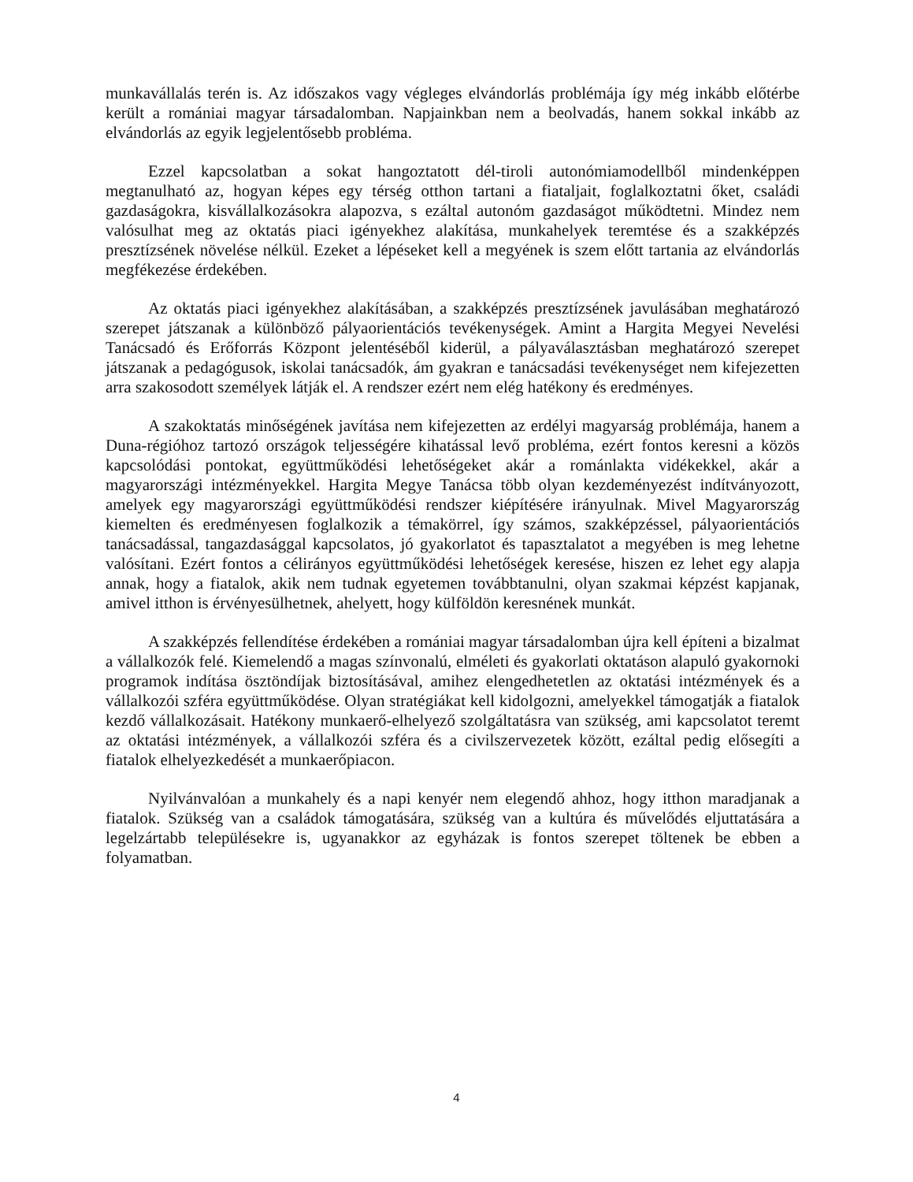munkavállalás terén is. Az időszakos vagy végleges elvándorlás problémája így még inkább előtérbe került a romániai magyar társadalomban. Napjainkban nem a beolvadás, hanem sokkal inkább az elvándorlás az egyik legjelentősebb probléma.
Ezzel kapcsolatban a sokat hangoztatott dél-tiroli autonómiamodellből mindenképpen megtanulható az, hogyan képes egy térség otthon tartani a fiataljait, foglalkoztatni őket, családi gazdaságokra, kisvállalkozásokra alapozva, s ezáltal autonóm gazdaságot működtetni. Mindez nem valósulhat meg az oktatás piaci igényekhez alakítása, munkahelyek teremtése és a szakképzés presztízsének növelése nélkül. Ezeket a lépéseket kell a megyének is szem előtt tartania az elvándorlás megfékezése érdekében.
Az oktatás piaci igényekhez alakításában, a szakképzés presztízsének javulásában meghatározó szerepet játszanak a különböző pályaorientációs tevékenységek. Amint a Hargita Megyei Nevelési Tanácsadó és Erőforrás Központ jelentéséből kiderül, a pályaválasztásban meghatározó szerepet játszanak a pedagógusok, iskolai tanácsadók, ám gyakran e tanácsadási tevékenységet nem kifejezetten arra szakosodott személyek látják el. A rendszer ezért nem elég hatékony és eredményes.
A szakoktatás minőségének javítása nem kifejezetten az erdélyi magyarság problémája, hanem a Duna-régióhoz tartozó országok teljességére kihatással levő probléma, ezért fontos keresni a közös kapcsolódási pontokat, együttműködési lehetőségeket akár a románlakta vidékekkel, akár a magyarországi intézményekkel. Hargita Megye Tanácsa több olyan kezdeményezést indítványozott, amelyek egy magyarországi együttműködési rendszer kiépítésére irányulnak. Mivel Magyarország kiemelten és eredményesen foglalkozik a témakörrel, így számos, szakképzéssel, pályaorientációs tanácsadással, tangazdasággal kapcsolatos, jó gyakorlatot és tapasztalatot a megyében is meg lehetne valósítani. Ezért fontos a célirányos együttműködési lehetőségek keresése, hiszen ez lehet egy alapja annak, hogy a fiatalok, akik nem tudnak egyetemen továbbtanulni, olyan szakmai képzést kapjanak, amivel itthon is érvényesülhetnek, ahelyett, hogy külföldön keresnének munkát.
A szakképzés fellendítése érdekében a romániai magyar társadalomban újra kell építeni a bizalmat a vállalkozók felé. Kiemelendő a magas színvonalú, elméleti és gyakorlati oktatáson alapuló gyakornoki programok indítása ösztöndíjak biztosításával, amihez elengedhetetlen az oktatási intézmények és a vállalkozói szféra együttműködése. Olyan stratégiákat kell kidolgozni, amelyekkel támogatják a fiatalok kezdő vállalkozásait. Hatékony munkaerő-elhelyező szolgáltatásra van szükség, ami kapcsolatot teremt az oktatási intézmények, a vállalkozói szféra és a civilszervezetek között, ezáltal pedig elősegíti a fiatalok elhelyezkedését a munkaerőpiacon.
Nyilvánvalóan a munkahely és a napi kenyér nem elegendő ahhoz, hogy itthon maradjanak a fiatalok. Szükség van a családok támogatására, szükség van a kultúra és művelődés eljuttatására a legelzártabb településekre is, ugyanakkor az egyházak is fontos szerepet töltenek be ebben a folyamatban.
4